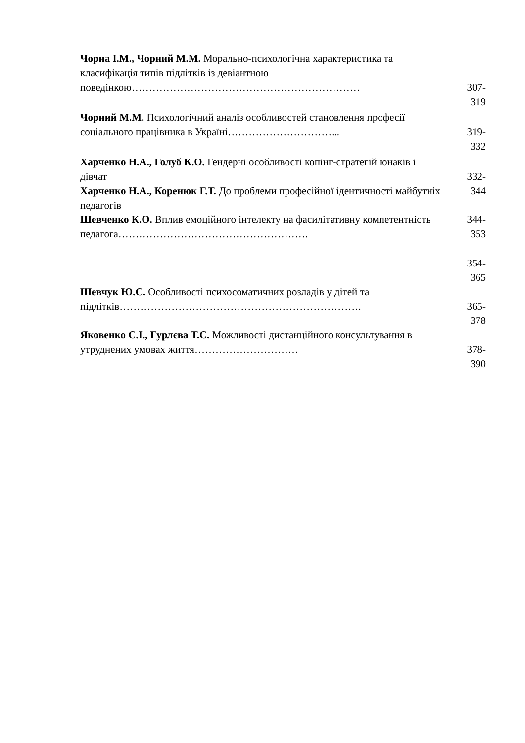Чорна І.М., Чорний М.М. Морально-психологічна характеристика та класифікація типів підлітків із девіантною поведінкою…………………………………………………………
307-
319
Чорний М.М. Психологічний аналіз особливостей становлення професії соціального працівника в Україні…………………………...
319-
332
Харченко Н.А., Голуб К.О. Гендерні особливості копінг-стратегій юнаків і дівчат
Харченко Н.А., Коренюк Г.Т. До проблеми професійної ідентичності майбутніх педагогів
Шевченко К.О. Вплив емоційного інтелекту на фасилітативну компетентність педагога……………………………………………….
332-
344
344-
353
354-
365
Шевчук Ю.С. Особливості психосоматичних розладів у дітей та підлітків…………………………………………………………….
365-
378
Яковенко С.І., Гурлєва Т.С. Можливості дистанційного консультування в утруднених умовах життя…………………………
378-
390